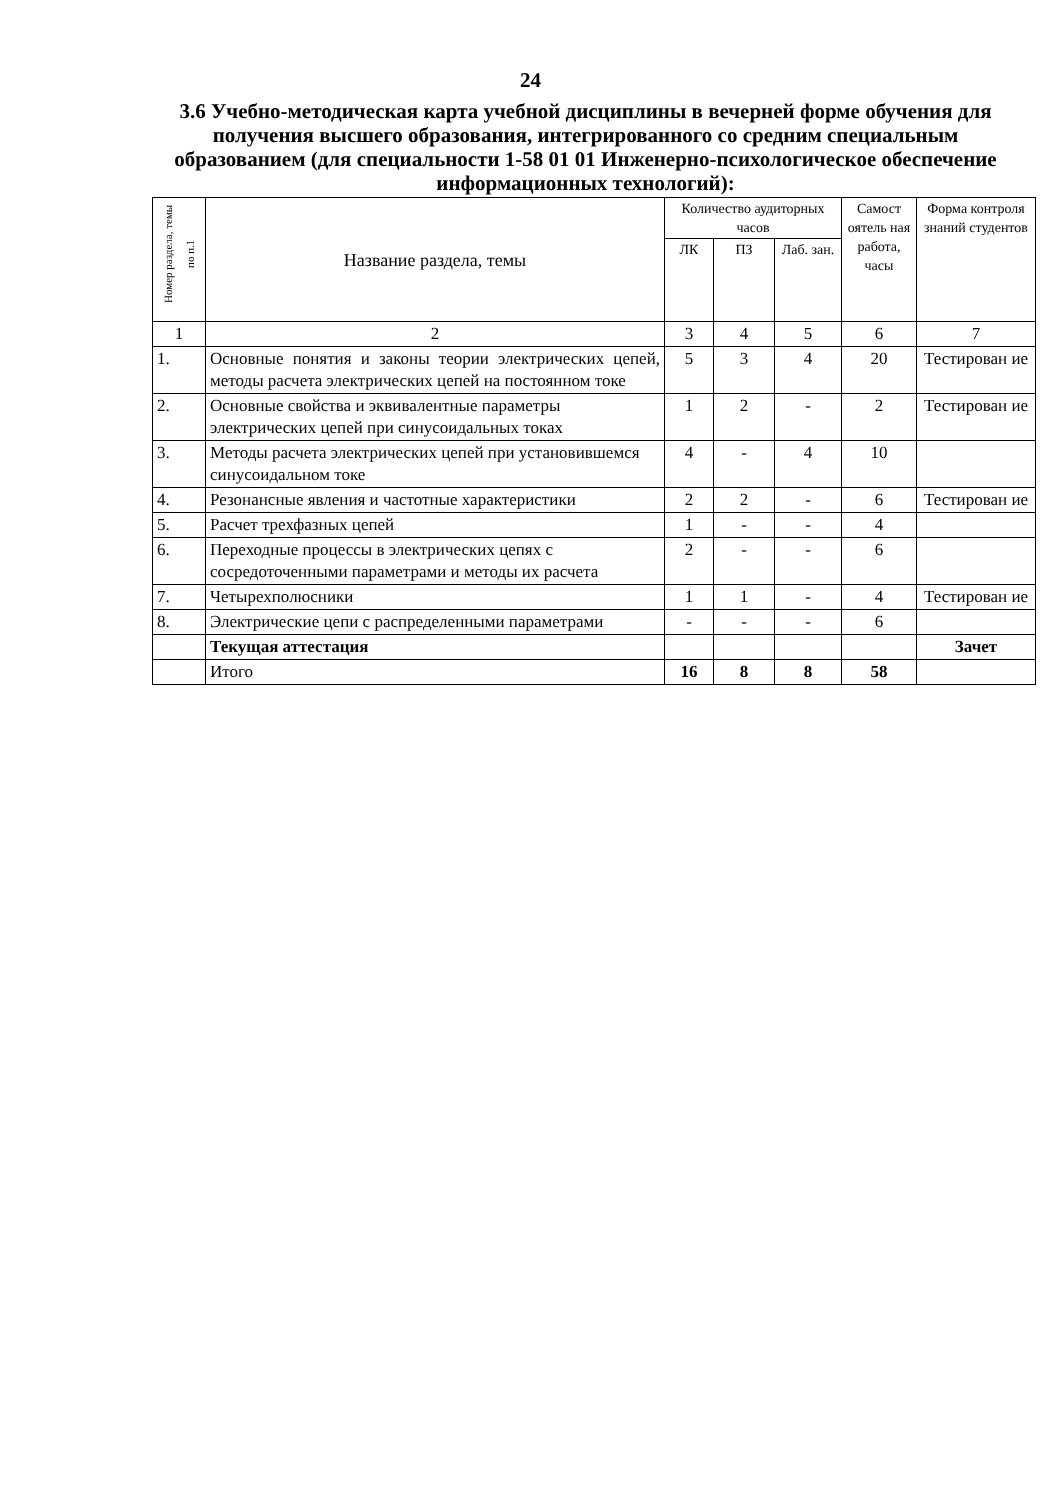24
3.6 Учебно-методическая карта учебной дисциплины в вечерней форме обучения для получения высшего образования, интегрированного со средним специальным образованием (для специальности 1-58 01 01 Инженерно-психологическое обеспечение информационных технологий):
| Номер раздела, темы по п.1 | Название раздела, темы | Количество аудиторных часов | | | Самост оятель ная работа, часы | Форма контроля знаний студентов |
| --- | --- | --- | --- | --- | --- | --- |
| | | ЛК | ПЗ | Лаб. зан. | | |
| 1 | 2 | 3 | 4 | 5 | 6 | 7 |
| 1. | Основные понятия и законы теории электрических цепей, методы расчета электрических цепей на постоянном токе | 5 | 3 | 4 | 20 | Тестирован ие |
| 2. | Основные свойства и эквивалентные параметры электрических цепей при синусоидальных токах | 1 | 2 | - | 2 | Тестирован ие |
| 3. | Методы расчета электрических цепей при установившемся синусоидальном токе | 4 | - | 4 | 10 | |
| 4. | Резонансные явления и частотные характеристики | 2 | 2 | - | 6 | Тестирован ие |
| 5. | Расчет трехфазных цепей | 1 | - | - | 4 | |
| 6. | Переходные процессы в электрических цепях с сосредоточенными параметрами и методы их расчета | 2 | - | - | 6 | |
| 7. | Четырехполюсники | 1 | 1 | - | 4 | Тестирован ие |
| 8. | Электрические цепи с распределенными параметрами | - | - | - | 6 | |
| | Текущая аттестация | | | | | Зачет |
| | Итого | 16 | 8 | 8 | 58 | |